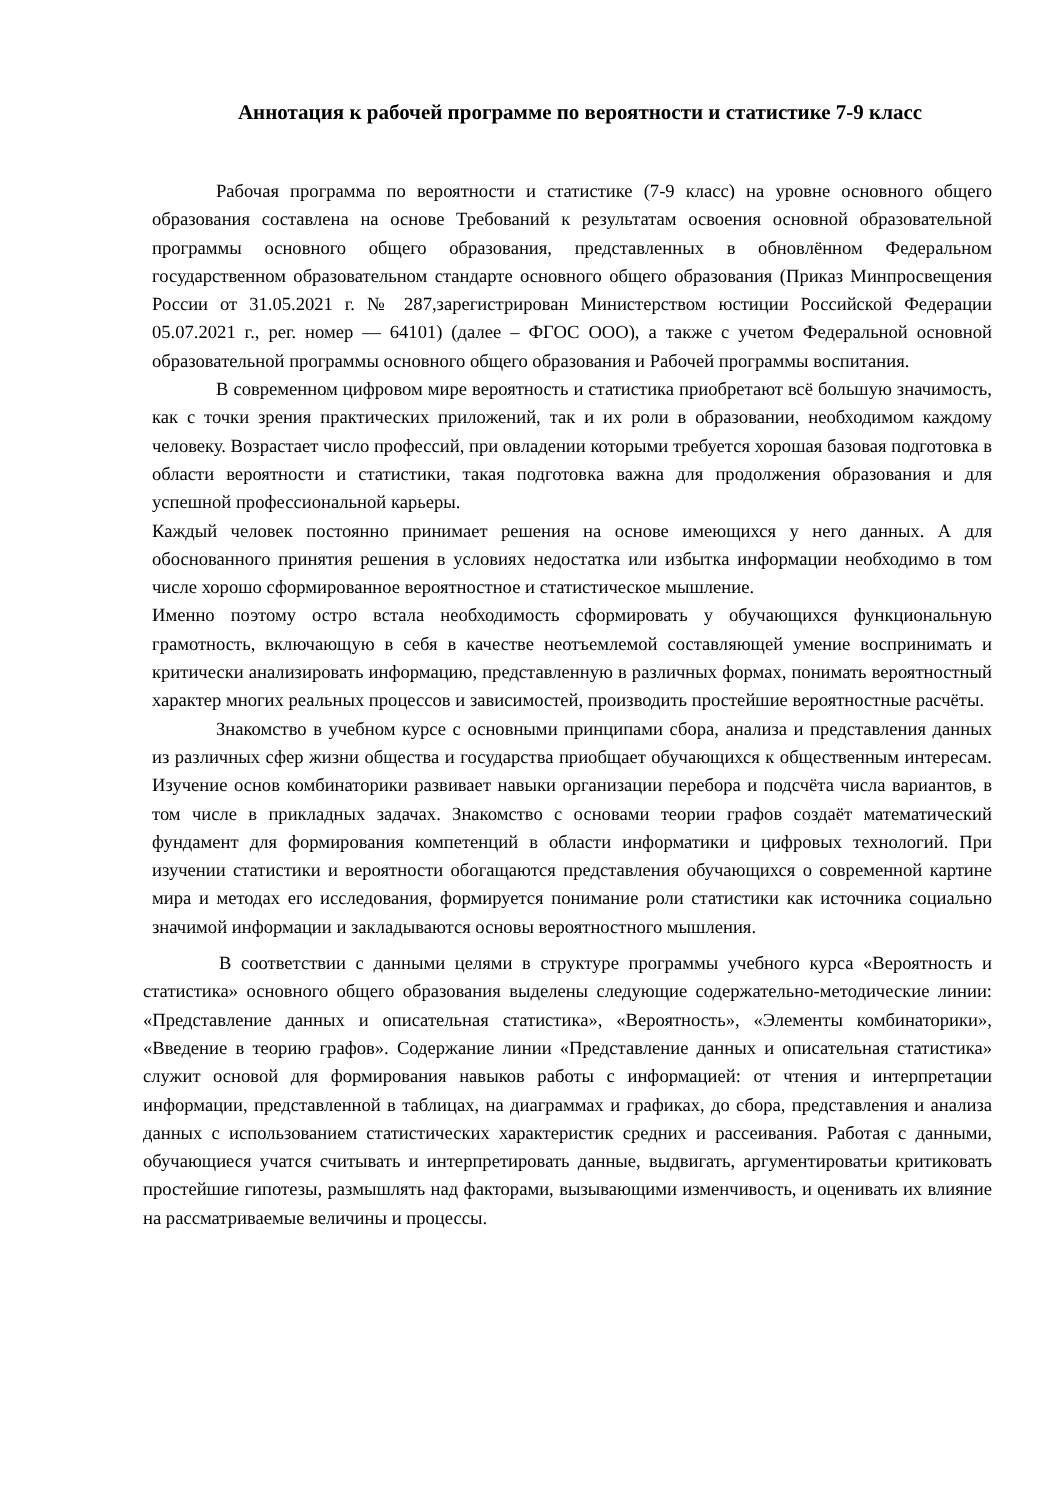Аннотация к рабочей программе по вероятности и статистике 7-9 класс
Рабочая программа по вероятности и статистике (7-9 класс) на уровне основного общего образования составлена на основе Требований к результатам освоения основной образовательной программы основного общего образования, представленных в обновлённом Федеральном государственном образовательном стандарте основного общего образования (Приказ Минпросвещения России от 31.05.2021 г. № 287,зарегистрирован Министерством юстиции Российской Федерации 05.07.2021 г., рег. номер — 64101) (далее – ФГОС ООО), а также с учетом Федеральной основной образовательной программы основного общего образования и Рабочей программы воспитания.
В современном цифровом мире вероятность и статистика приобретают всё большую значимость, как с точки зрения практических приложений, так и их роли в образовании, необходимом каждому человеку. Возрастает число профессий, при овладении которыми требуется хорошая базовая подготовка в области вероятности и статистики, такая подготовка важна для продолжения образования и для успешной профессиональной карьеры.
Каждый человек постоянно принимает решения на основе имеющихся у него данных. А для обоснованного принятия решения в условиях недостатка или избытка информации необходимо в том числе хорошо сформированное вероятностное и статистическое мышление.
Именно поэтому остро встала необходимость сформировать у обучающихся функциональную грамотность, включающую в себя в качестве неотъемлемой составляющей умение воспринимать и критически анализировать информацию, представленную в различных формах, понимать вероятностный характер многих реальных процессов и зависимостей, производить простейшие вероятностные расчёты.
Знакомство в учебном курсе с основными принципами сбора, анализа и представления данных из различных сфер жизни общества и государства приобщает обучающихся к общественным интересам. Изучение основ комбинаторики развивает навыки организации перебора и подсчёта числа вариантов, в том числе в прикладных задачах. Знакомство с основами теории графов создаёт математический фундамент для формирования компетенций в области информатики и цифровых технологий. При изучении статистики и вероятности обогащаются представления обучающихся о современной картине мира и методах его исследования, формируется понимание роли статистики как источника социально значимой информации и закладываются основы вероятностного мышления.
В соответствии с данными целями в структуре программы учебного курса «Вероятность и статистика» основного общего образования выделены следующие содержательно-методические линии: «Представление данных и описательная статистика», «Вероятность», «Элементы комбинаторики», «Введение в теорию графов». Содержание линии «Представление данных и описательная статистика» служит основой для формирования навыков работы с информацией: от чтения и интерпретации информации, представленной в таблицах, на диаграммах и графиках, до сбора, представления и анализа данных с использованием статистических характеристик средних и рассеивания. Работая с данными, обучающиеся учатся считывать и интерпретировать данные, выдвигать, аргументироватьи критиковать простейшие гипотезы, размышлять над факторами, вызывающими изменчивость, и оценивать их влияние на рассматриваемые величины и процессы.